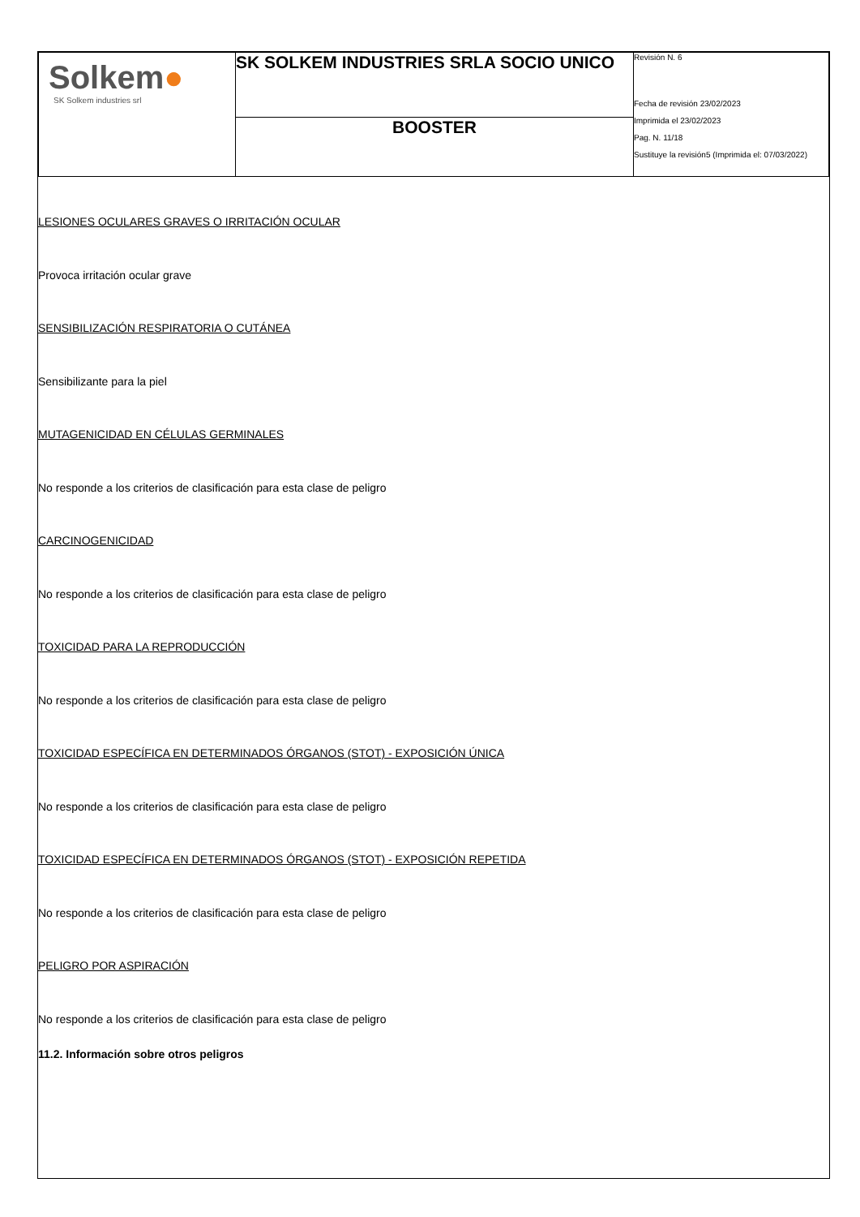| Solkem ● SK Solkem industries srl | SK SOLKEM INDUSTRIES SRLA SOCIO UNICO | Revisión N. 6 Fecha de revisión 23/02/2023 Imprimida el 23/02/2023 Pag. N. 11/18 Sustituye la revisión5 (Imprimida el: 07/03/2022) |
| | BOOSTER | |
LESIONES OCULARES GRAVES O IRRITACIÓN OCULAR
Provoca irritación ocular grave
SENSIBILIZACIÓN RESPIRATORIA O CUTÁNEA
Sensibilizante para la piel
MUTAGENICIDAD EN CÉLULAS GERMINALES
No responde a los criterios de clasificación para esta clase de peligro
CARCINOGENICIDAD
No responde a los criterios de clasificación para esta clase de peligro
TOXICIDAD PARA LA REPRODUCCIÓN
No responde a los criterios de clasificación para esta clase de peligro
TOXICIDAD ESPECÍFICA EN DETERMINADOS ÓRGANOS (STOT) - EXPOSICIÓN ÚNICA
No responde a los criterios de clasificación para esta clase de peligro
TOXICIDAD ESPECÍFICA EN DETERMINADOS ÓRGANOS (STOT) - EXPOSICIÓN REPETIDA
No responde a los criterios de clasificación para esta clase de peligro
PELIGRO POR ASPIRACIÓN
No responde a los criterios de clasificación para esta clase de peligro
11.2. Información sobre otros peligros